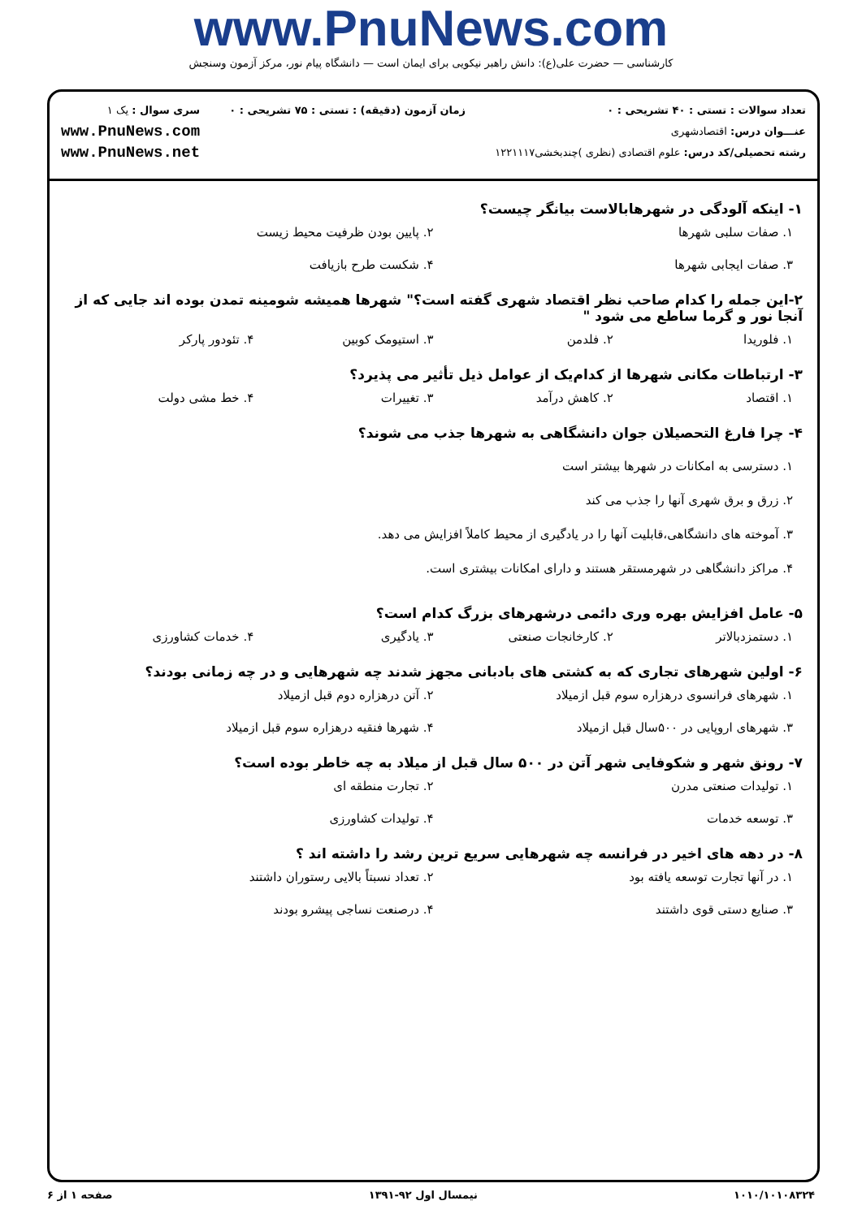www.PnuNews.com
کارشناسی — حضرت علی(ع): دانش راهبر نیکویی برای ایمان است — دانشگاه پیام نور، مرکز آزمون وسنجش
تعداد سوالات : تستی : ۴۰ تشریحی : ۰
عنـــوان درس: اقتصادشهری
رشته تحصیلی/کد درس: علوم اقتصادی (نظری )چندبخشی۱۲۲۱۱۱۷
زمان آزمون (دقیقه) : تستی : ۷۵ تشریحی : ۰
سری سوال : یک ۱
www.PnuNews.com
www.PnuNews.net
۱- اینکه آلودگی در شهرهابالاست بیانگر چیست؟
۱. صفات سلبی شهرها ۲. پایین بودن ظرفیت محیط زیست ۳. صفات ایجابی شهرها ۴. شکست طرح بازیافت
۲-این جمله را کدام صاحب نظر اقتصاد شهری گفته است؟" شهرها همیشه شومینه تمدن بوده اند جایی که از آنجا نور و گرما ساطع می شود "
۱. فلوریدا ۲. فلدمن ۳. استیومک کوبین ۴. تئودور پارکر
۳- ارتباطات مکانی شهرها از کدام‌یک از عوامل ذیل تأثیر می پذیرد؟
۱. اقتصاد ۲. کاهش درآمد ۳. تغییرات ۴. خط مشی دولت
۴- چرا فارغ التحصیلان جوان دانشگاهی به شهرها جذب می شوند؟
۱. دسترسی به امکانات در شهرها بیشتر است
۲. زرق و برق شهری آنها را جذب می کند
۳. آموخته های دانشگاهی،قابلیت آنها را در یادگیری از محیط کاملاً افزایش می دهد.
۴. مراکز دانشگاهی در شهرمستقر هستند و دارای امکانات بیشتری است.
۵- عامل افزایش بهره وری دائمی درشهرهای بزرگ کدام است؟
۱. دستمزدبالاتر ۲. کارخانجات صنعتی ۳. یادگیری ۴. خدمات کشاورزی
۶- اولین شهرهای تجاری که به کشتی های بادبانی مجهز شدند چه شهرهایی و در چه زمانی بودند؟
۱. شهرهای فرانسوی درهزاره سوم قبل ازمیلاد ۲. آتن درهزاره دوم قبل ازمیلاد ۳. شهرهای اروپایی در ۵۰۰سال قبل ازمیلاد ۴. شهرها فنقیه درهزاره سوم قبل ازمیلاد
۷- رونق شهر و شکوفایی شهر آتن در ۵۰۰ سال قبل از میلاد به چه خاطر بوده است؟
۱. تولیدات صنعتی مدرن ۲. تجارت منطقه ای ۳. توسعه خدمات ۴. تولیدات کشاورزی
۸- در دهه های اخیر در فرانسه چه شهرهایی سریع ترین رشد را داشته اند ؟
۱. در آنها تجارت توسعه یافته بود ۲. تعداد نسبتاً بالایی رستوران داشتند ۳. صنایع دستی قوی داشتند ۴. درصنعت نساجی پیشرو بودند
۱۰۱۰/۱۰۱۰۸۳۲۴ نیمسال اول ۹۲-۱۳۹۱ صفحه ۱ از ۶